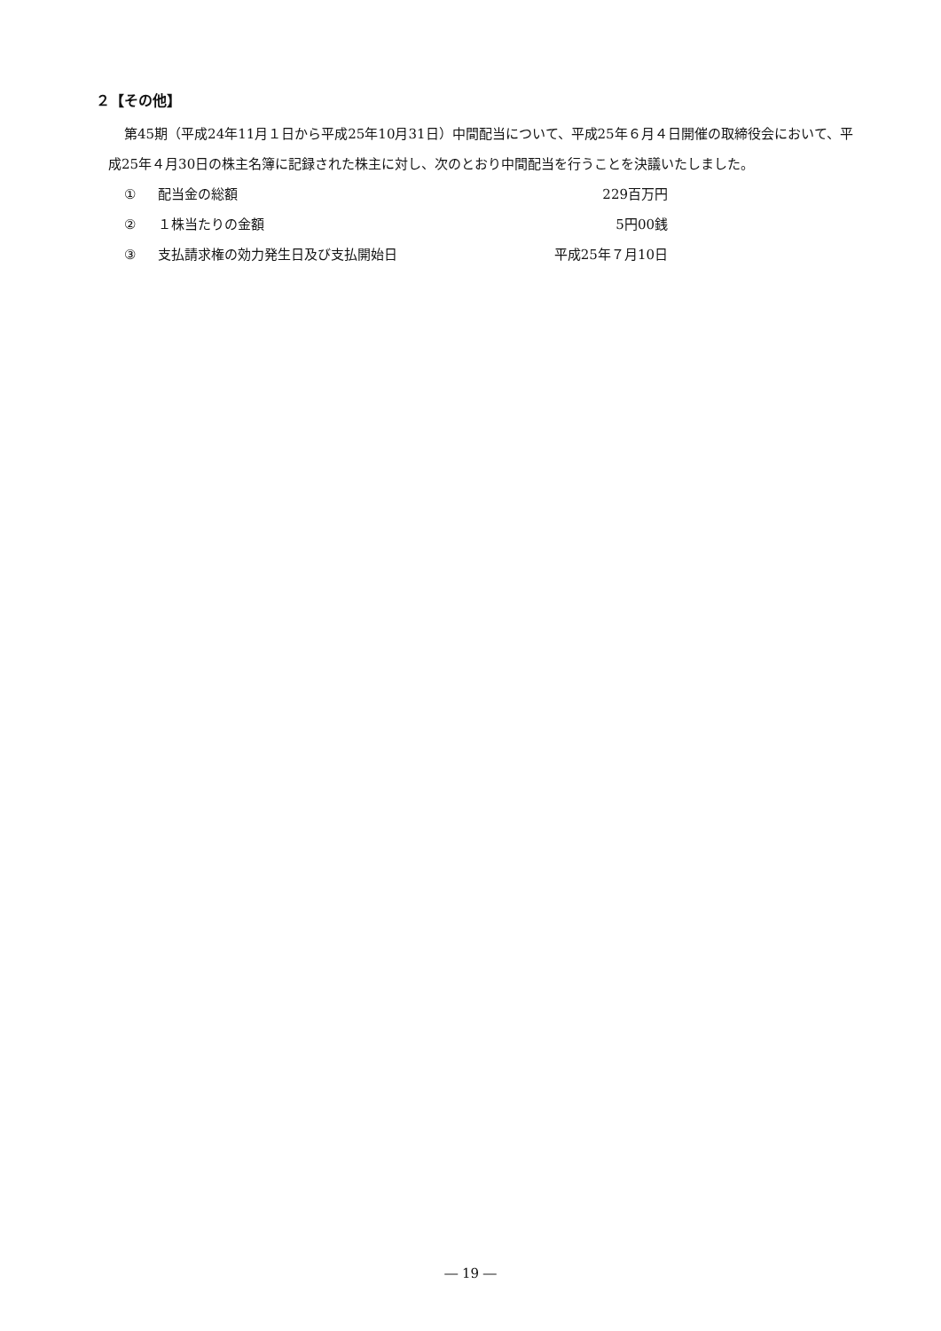２【その他】
第45期（平成24年11月１日から平成25年10月31日）中間配当について、平成25年６月４日開催の取締役会において、平成25年４月30日の株主名簿に記録された株主に対し、次のとおり中間配当を行うことを決議いたしました。
| ① | 配当金の総額 | 229百万円 |
| ② | １株当たりの金額 | 5円00銭 |
| ③ | 支払請求権の効力発生日及び支払開始日 | 平成25年７月10日 |
― 19 ―